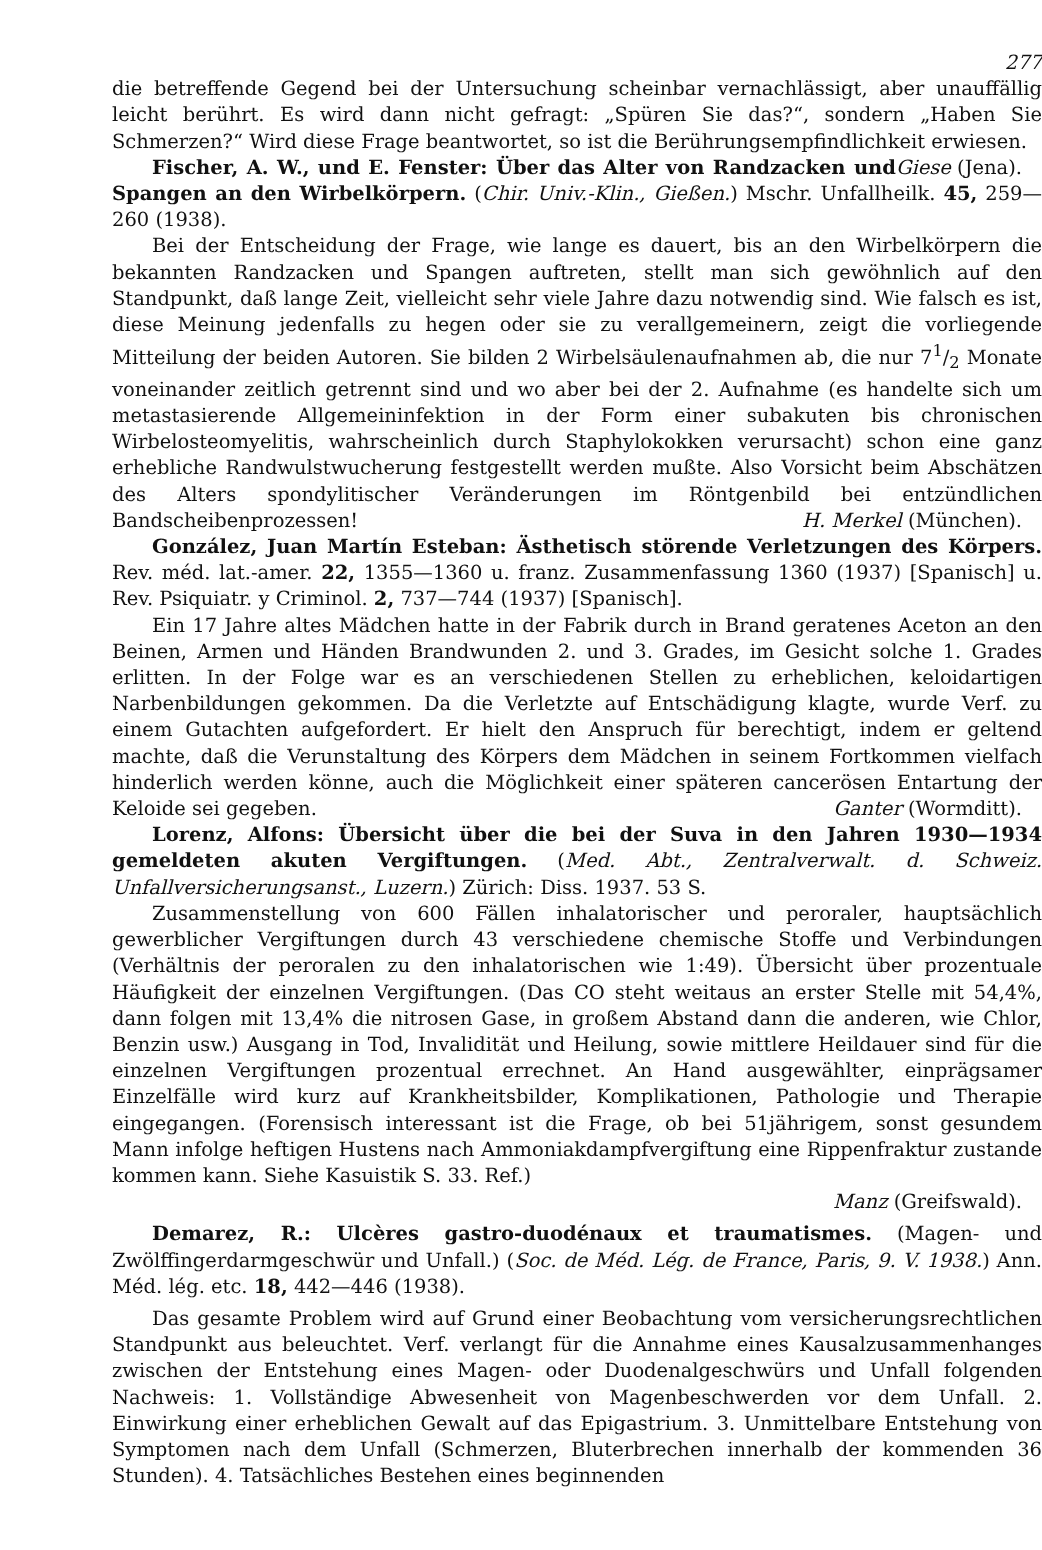277
die betreffende Gegend bei der Untersuchung scheinbar vernachlässigt, aber unauffällig leicht berührt. Es wird dann nicht gefragt: „Spüren Sie das?“, sondern „Haben Sie Schmerzen?“ Wird diese Frage beantwortet, so ist die Berührungsempfindlichkeit erwiesen. Giese (Jena).
Fischer, A. W., und E. Fenster: Über das Alter von Randzacken und Spangen an den Wirbelkörpern. (Chir. Univ.-Klin., Gießen.) Mschr. Unfallheilk. 45, 259—260 (1938).
Bei der Entscheidung der Frage, wie lange es dauert, bis an den Wirbelkörpern die bekannten Randzacken und Spangen auftreten, stellt man sich gewöhnlich auf den Standpunkt, daß lange Zeit, vielleicht sehr viele Jahre dazu notwendig sind. Wie falsch es ist, diese Meinung jedenfalls zu hegen oder sie zu verallgemeinern, zeigt die vorliegende Mitteilung der beiden Autoren. Sie bilden 2 Wirbelsäulenaufnahmen ab, die nur 71/2 Monate voneinander zeitlich getrennt sind und wo aber bei der 2. Aufnahme (es handelte sich um metastasierende Allgemeininfektion in der Form einer subakuten bis chronischen Wirbelosteomyelitis, wahrscheinlich durch Staphylokokken verursacht) schon eine ganz erhebliche Randwulstwucherung festgestellt werden mußte. Also Vorsicht beim Abschätzen des Alters spondylitischer Veränderungen im Röntgenbild bei entzündlichen Bandscheibenprozessen! H. Merkel (München).
González, Juan Martín Esteban: Ästhetisch störende Verletzungen des Körpers. Rev. méd. lat.-amer. 22, 1355—1360 u. franz. Zusammenfassung 1360 (1937) [Spanisch] u. Rev. Psiquiatr. y Criminol. 2, 737—744 (1937) [Spanisch].
Ein 17 Jahre altes Mädchen hatte in der Fabrik durch in Brand geratenes Aceton an den Beinen, Armen und Händen Brandwunden 2. und 3. Grades, im Gesicht solche 1. Grades erlitten. In der Folge war es an verschiedenen Stellen zu erheblichen, keloidartigen Narbenbildungen gekommen. Da die Verletzte auf Entschädigung klagte, wurde Verf. zu einem Gutachten aufgefordert. Er hielt den Anspruch für berechtigt, indem er geltend machte, daß die Verunstaltung des Körpers dem Mädchen in seinem Fortkommen vielfach hinderlich werden könne, auch die Möglichkeit einer späteren cancerösen Entartung der Keloide sei gegeben. Ganter (Wormditt).
Lorenz, Alfons: Übersicht über die bei der Suva in den Jahren 1930—1934 gemeldeten akuten Vergiftungen. (Med. Abt., Zentralverwalt. d. Schweiz. Unfallversicherungsanst., Luzern.) Zürich: Diss. 1937. 53 S.
Zusammenstellung von 600 Fällen inhalatorischer und peroraler, hauptsächlich gewerblicher Vergiftungen durch 43 verschiedene chemische Stoffe und Verbindungen (Verhältnis der peroralen zu den inhalatorischen wie 1:49). Übersicht über prozentuale Häufigkeit der einzelnen Vergiftungen. (Das CO steht weitaus an erster Stelle mit 54,4%, dann folgen mit 13,4% die nitrosen Gase, in großem Abstand dann die anderen, wie Chlor, Benzin usw.) Ausgang in Tod, Invalidität und Heilung, sowie mittlere Heildauer sind für die einzelnen Vergiftungen prozentual errechnet. An Hand ausgewählter, einprägsamer Einzelfälle wird kurz auf Krankheitsbilder, Komplikationen, Pathologie und Therapie eingegangen. (Forensisch interessant ist die Frage, ob bei 51jährigem, sonst gesundem Mann infolge heftigen Hustens nach Ammoniakdampfvergiftung eine Rippenfraktur zustande kommen kann. Siehe Kasuistik S. 33. Ref.)
Manz (Greifswald).
Demarez, R.: Ulcères gastro-duodénaux et traumatismes. (Magen- und Zwölffingerdarmgeschwür und Unfall.) (Soc. de Méd. Lég. de France, Paris, 9. V. 1938.) Ann. Méd. lég. etc. 18, 442—446 (1938).
Das gesamte Problem wird auf Grund einer Beobachtung vom versicherungsrechtlichen Standpunkt aus beleuchtet. Verf. verlangt für die Annahme eines Kausalzusammenhanges zwischen der Entstehung eines Magen- oder Duodenalgeschwürs und Unfall folgenden Nachweis: 1. Vollständige Abwesenheit von Magenbeschwerden vor dem Unfall. 2. Einwirkung einer erheblichen Gewalt auf das Epigastrium. 3. Unmittelbare Entstehung von Symptomen nach dem Unfall (Schmerzen, Bluterbrechen innerhalb der kommenden 36 Stunden). 4. Tatsächliches Bestehen eines beginnenden